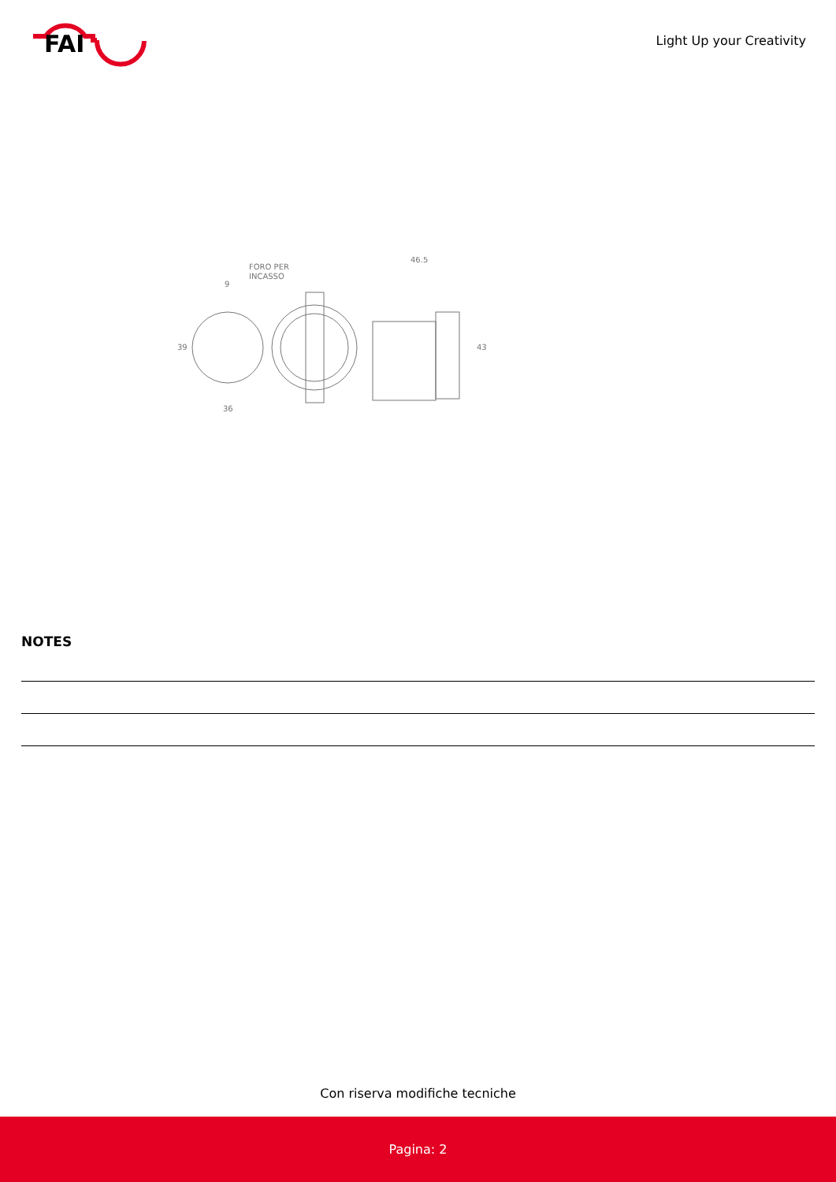FAI
Light Up your Creativity
FORO PER
INCASSO
9
36
46.5
39
43
NOTES
Con riserva modifiche tecniche
Pagina: 2